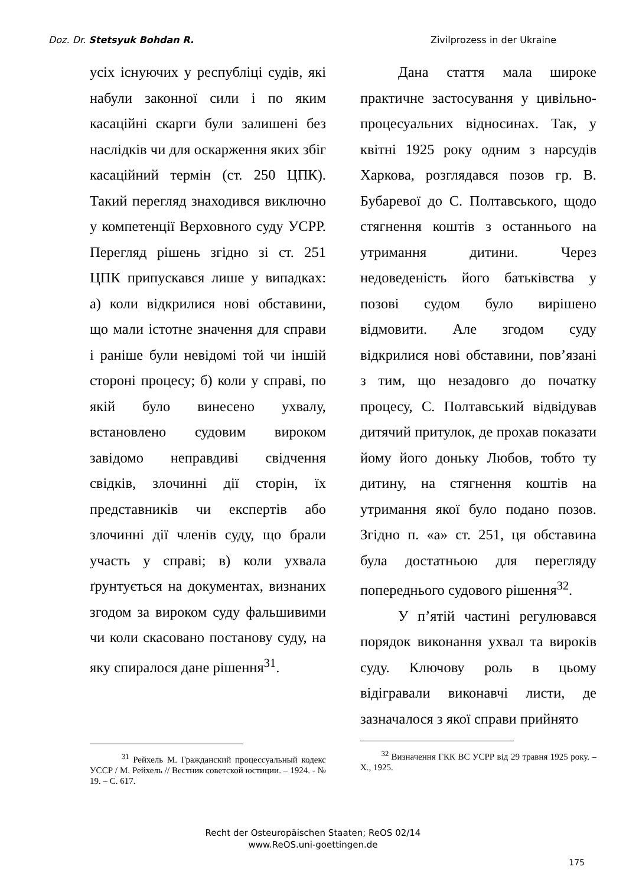Doz. Dr. Stetsyuk Bohdan R. Zivilprozess in der Ukraine
усіх існуючих у республіці судів, які набули законної сили і по яким касаційні скарги були залишені без наслідків чи для оскарження яких збіг касаційний термін (ст. 250 ЦПК). Такий перегляд знаходився виключно у компетенції Верховного суду УСРР. Перегляд рішень згідно зі ст. 251 ЦПК припускався лише у випадках: а) коли відкрилися нові обставини, що мали істотне значення для справи і раніше були невідомі той чи іншій стороні процесу; б) коли у справі, по якій було винесено ухвалу, встановлено судовим вироком завідомо неправдиві свідчення свідків, злочинні дії сторін, їх представників чи експертів або злочинні дії членів суду, що брали участь у справі; в) коли ухвала ґрунтується на документах, визнаних згодом за вироком суду фальшивими чи коли скасовано постанову суду, на яку спиралося дане рішення<sup>31</sup>.
<sup>31</sup> Рейхель М. Гражданский процессуальный кодекс УССР / М. Рейхель // Вестник советской юстиции. – 1924. - № 19. – С. 617.
Дана стаття мала широке практичне застосування у цивільно-процесуальних відносинах. Так, у квітні 1925 року одним з нарсудів Харкова, розглядався позов гр. В. Бубаревої до С. Полтавського, щодо стягнення коштів з останнього на утримання дитини. Через недоведеність його батьківства у позові судом було вирішено відмовити. Але згодом суду відкрилися нові обставини, пов’язані з тим, що незадовго до початку процесу, С. Полтавський відвідував дитячий притулок, де прохав показати йому його доньку Любов, тобто ту дитину, на стягнення коштів на утримання якої було подано позов. Згідно п. «а» ст. 251, ця обставина була достатньою для перегляду попереднього судового рішення<sup>32</sup>.
У п’ятій частині регулювався порядок виконання ухвал та вироків суду. Ключову роль в цьому відігравали виконавчі листи, де зазначалося з якої справи прийнято
<sup>32</sup> Визначення ГКК ВС УСРР від 29 травня 1925 року. – Х., 1925.
Recht der Osteuropäischen Staaten; ReOS 02/14
www.ReOS.uni-goettingen.de
175